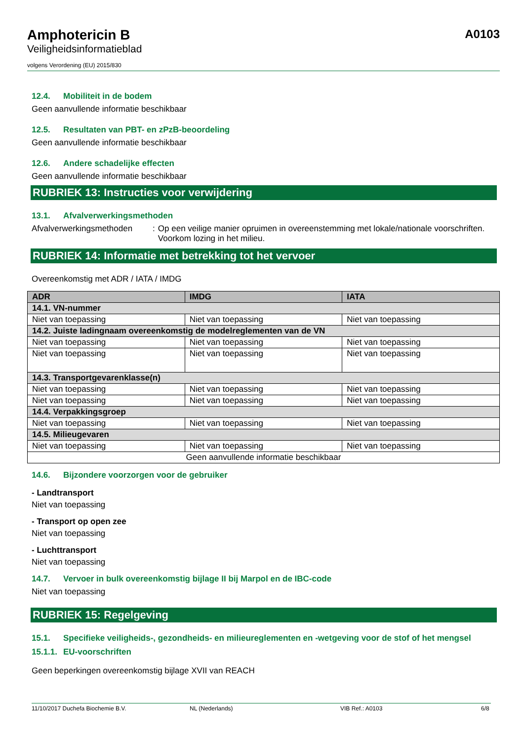A0103
Amphotericin B
Veiligheidsinformatieblad
volgens Verordening (EU) 2015/830
12.4. Mobiliteit in de bodem
Geen aanvullende informatie beschikbaar
12.5. Resultaten van PBT- en zPzB-beoordeling
Geen aanvullende informatie beschikbaar
12.6. Andere schadelijke effecten
Geen aanvullende informatie beschikbaar
RUBRIEK 13: Instructies voor verwijdering
13.1. Afvalverwerkingsmethoden
Afvalverwerkingsmethoden : Op een veilige manier opruimen in overeenstemming met lokale/nationale voorschriften. Voorkom lozing in het milieu.
RUBRIEK 14: Informatie met betrekking tot het vervoer
Overeenkomstig met ADR / IATA / IMDG
| ADR | IMDG | IATA |
| --- | --- | --- |
| 14.1. VN-nummer | | |
| Niet van toepassing | Niet van toepassing | Niet van toepassing |
| 14.2. Juiste ladingnaam overeenkomstig de modelreglementen van de VN | | |
| Niet van toepassing | Niet van toepassing | Niet van toepassing |
| Niet van toepassing | Niet van toepassing | Niet van toepassing |
| 14.3. Transportgevarenklasse(n) | | |
| Niet van toepassing | Niet van toepassing | Niet van toepassing |
| Niet van toepassing | Niet van toepassing | Niet van toepassing |
| 14.4. Verpakkingsgroep | | |
| Niet van toepassing | Niet van toepassing | Niet van toepassing |
| 14.5. Milieugevaren | | |
| Niet van toepassing | Niet van toepassing | Niet van toepassing |
| Geen aanvullende informatie beschikbaar | | |
14.6. Bijzondere voorzorgen voor de gebruiker
- Landtransport
Niet van toepassing
- Transport op open zee
Niet van toepassing
- Luchttransport
Niet van toepassing
14.7. Vervoer in bulk overeenkomstig bijlage II bij Marpol en de IBC-code
Niet van toepassing
RUBRIEK 15: Regelgeving
15.1. Specifieke veiligheids-, gezondheids- en milieureglementen en -wetgeving voor de stof of het mengsel
15.1.1. EU-voorschriften
Geen beperkingen overeenkomstig bijlage XVII van REACH
11/10/2017 Duchefa Biochemie B.V. NL (Nederlands) VIB Ref.: A0103 6/8